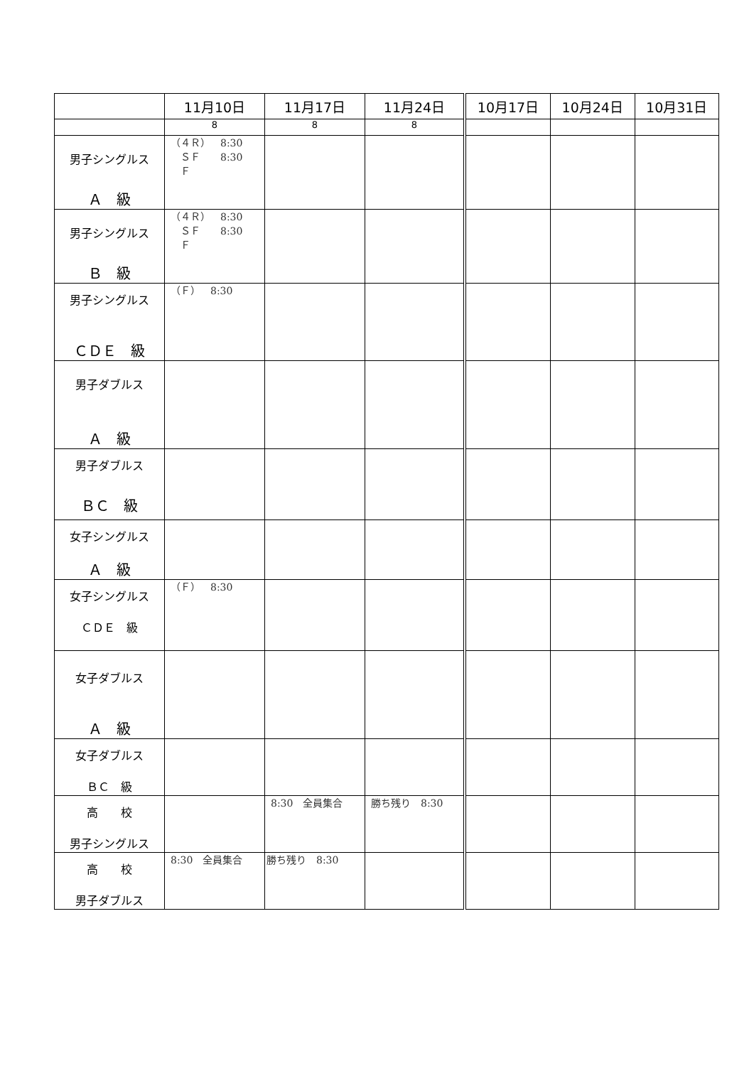| | 11月10日 | 11月17日 | 11月24日 | 10月17日 | 10月24日 | 10月31日 |
| --- | --- | --- | --- | --- | --- | --- |
| | 8 | 8 | 8 | | | |
| 男子シングルス Ａ 級 | （４Ｒ） 8:30 ＳＦ 8:30 Ｆ | | | | | |
| 男子シングルス Ｂ 級 | （４Ｒ） 8:30 ＳＦ 8:30 Ｆ | | | | | |
| 男子シングルス ＣＤＥ 級 | （Ｆ） 8:30 | | | | | |
| 男子ダブルス Ａ 級 | | | | | | |
| 男子ダブルス ＢＣ 級 | | | | | | |
| 女子シングルス Ａ 級 | | | | | | |
| 女子シングルス ＣＤＥ 級 | （Ｆ） 8:30 | | | | | |
| 女子ダブルス Ａ 級 | | | | | | |
| 女子ダブルス ＢＣ 級 | | | | | | |
| 高 校 男子シングルス | | 8:30 全員集合 | 勝ち残り 8:30 | | | |
| 高 校 男子ダブルス | 8:30 全員集合 | 勝ち残り 8:30 | | | | |